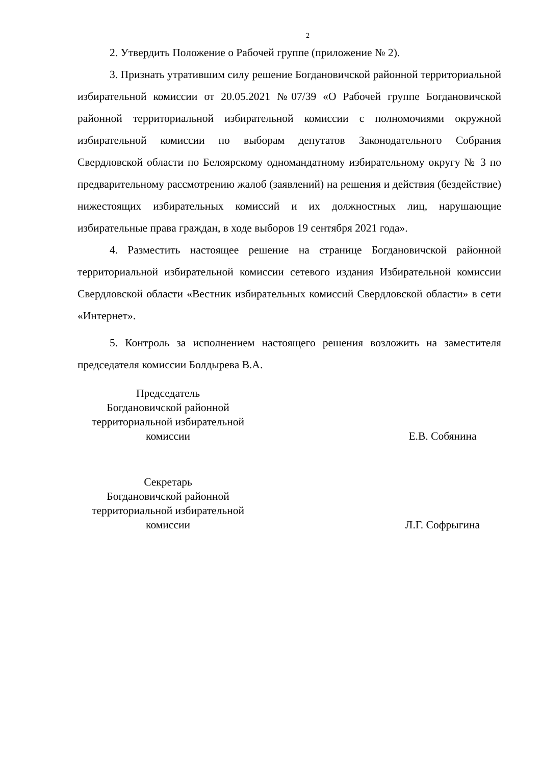2
2. Утвердить Положение о Рабочей группе (приложение № 2).
3. Признать утратившим силу решение Богдановичской районной территориальной избирательной комиссии от 20.05.2021 №07/39 «О Рабочей группе Богдановичской районной территориальной избирательной комиссии с полномочиями окружной избирательной комиссии по выборам депутатов Законодательного Собрания Свердловской области по Белоярскому одномандатному избирательному округу № 3 по предварительному рассмотрению жалоб (заявлений) на решения и действия (бездействие) нижестоящих избирательных комиссий и их должностных лиц, нарушающие избирательные права граждан, в ходе выборов 19 сентября 2021 года».
4. Разместить настоящее решение на странице Богдановичской районной территориальной избирательной комиссии сетевого издания Избирательной комиссии Свердловской области «Вестник избирательных комиссий Свердловской области» в сети «Интернет».
5. Контроль за исполнением настоящего решения возложить на заместителя председателя комиссии Болдырева В.А.
Председатель
Богдановичской районной
территориальной избирательной
комиссии
Е.В. Собянина
Секретарь
Богдановичской районной
территориальной избирательной
комиссии
Л.Г. Софрыгина